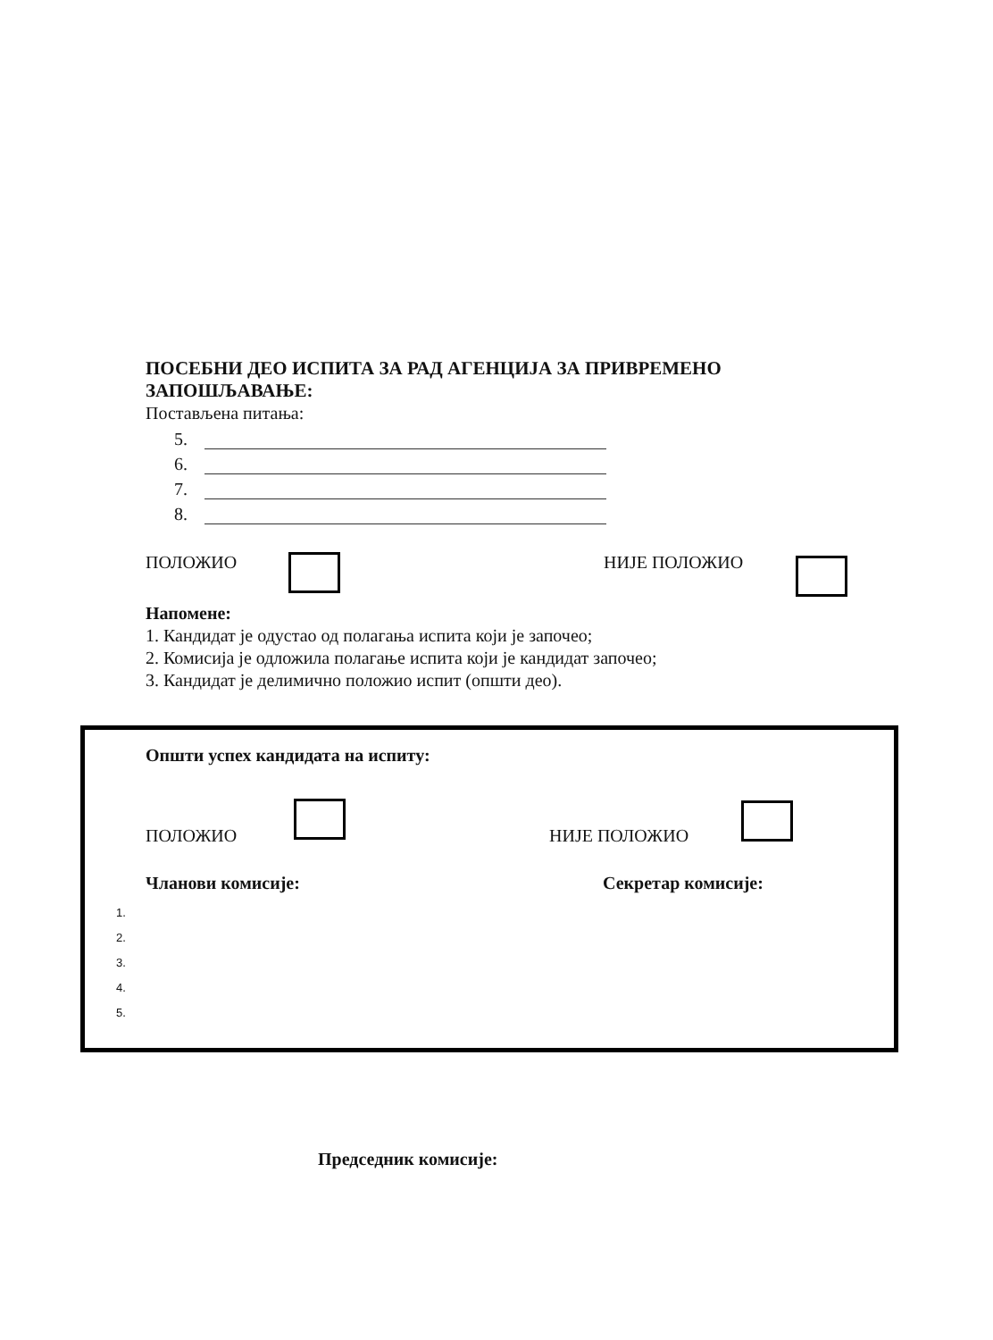ПОСЕБНИ ДЕО ИСПИТА ЗА РАД АГЕНЦИЈА ЗА ПРИВРЕМЕНО ЗАПОШЉАВАЊЕ:
Постављена питања:
5.
6.
7.
8.
ПОЛОЖИО НИЈЕ ПОЛОЖИО
Напомене:
1. Кандидат је одустао од полагања испита који је започео;
2. Комисија је одложила полагање испита који је кандидат започео;
3. Кандидат је делимично положио испит (општи део).
Општи успех кандидата на испиту:
ПОЛОЖИО НИЈЕ ПОЛОЖИО
Чланови комисије: Секретар комисије:
1.
2.
3.
4.
5.
Председник комисије: